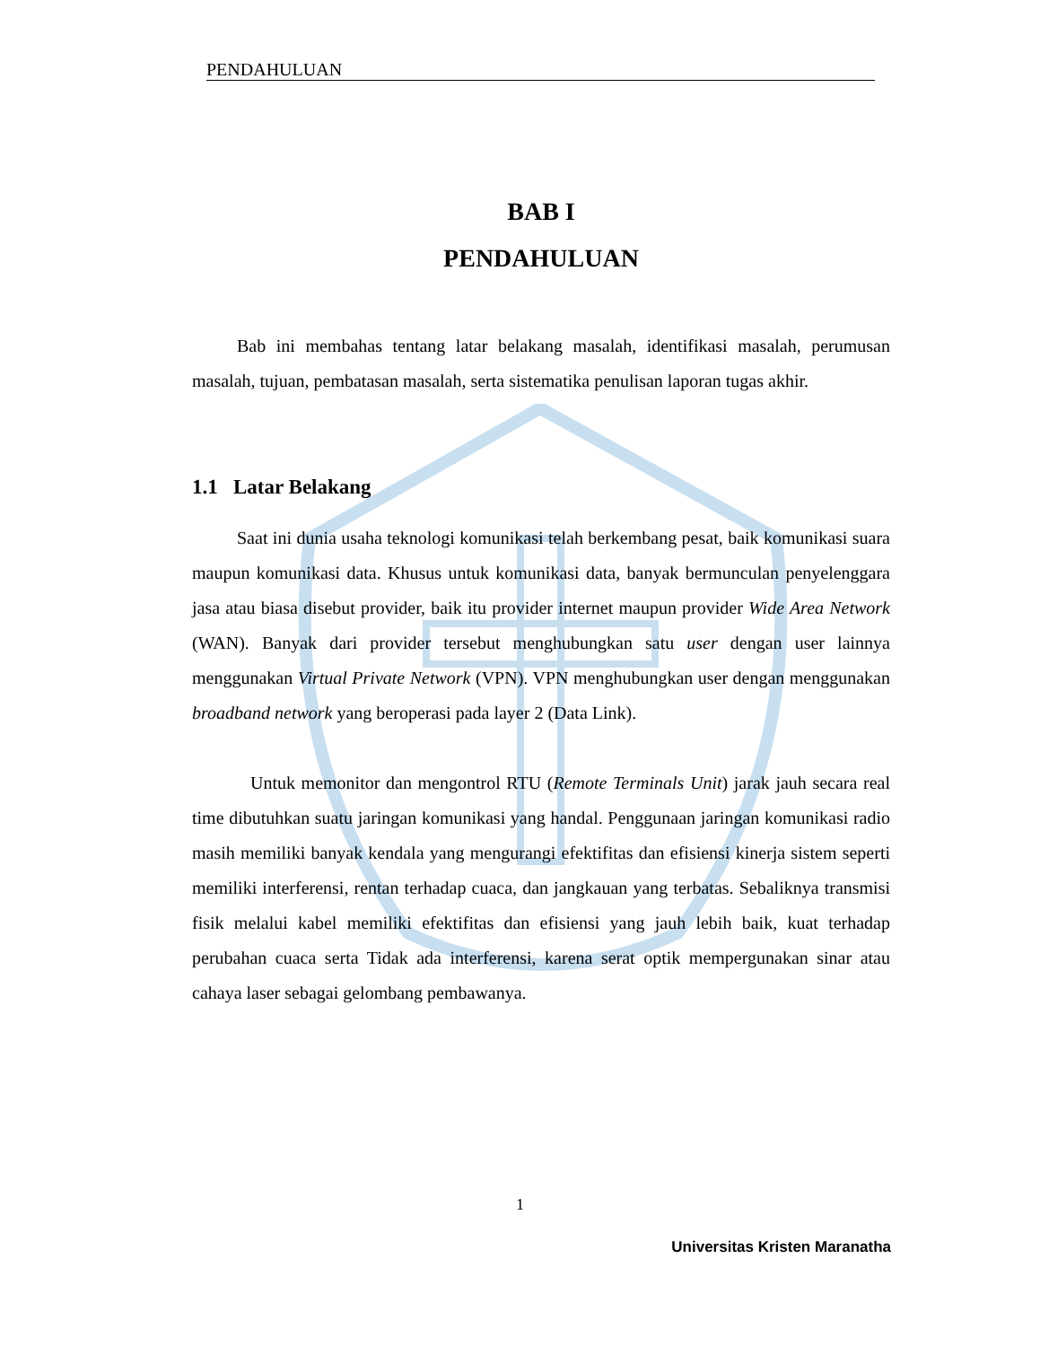PENDAHULUAN
BAB I
PENDAHULUAN
Bab ini membahas tentang latar belakang masalah, identifikasi masalah, perumusan masalah, tujuan, pembatasan masalah, serta sistematika penulisan laporan tugas akhir.
1.1 Latar Belakang
Saat ini dunia usaha teknologi komunikasi telah berkembang pesat, baik komunikasi suara maupun komunikasi data. Khusus untuk komunikasi data, banyak bermunculan penyelenggara jasa atau biasa disebut provider, baik itu provider internet maupun provider Wide Area Network (WAN). Banyak dari provider tersebut menghubungkan satu user dengan user lainnya menggunakan Virtual Private Network (VPN). VPN menghubungkan user dengan menggunakan broadband network yang beroperasi pada layer 2 (Data Link).
Untuk memonitor dan mengontrol RTU (Remote Terminals Unit) jarak jauh secara real time dibutuhkan suatu jaringan komunikasi yang handal. Penggunaan jaringan komunikasi radio masih memiliki banyak kendala yang mengurangi efektifitas dan efisiensi kinerja sistem seperti memiliki interferensi, rentan terhadap cuaca, dan jangkauan yang terbatas. Sebaliknya transmisi fisik melalui kabel memiliki efektifitas dan efisiensi yang jauh lebih baik, kuat terhadap perubahan cuaca serta Tidak ada interferensi, karena serat optik mempergunakan sinar atau cahaya laser sebagai gelombang pembawanya.
1
Universitas Kristen Maranatha